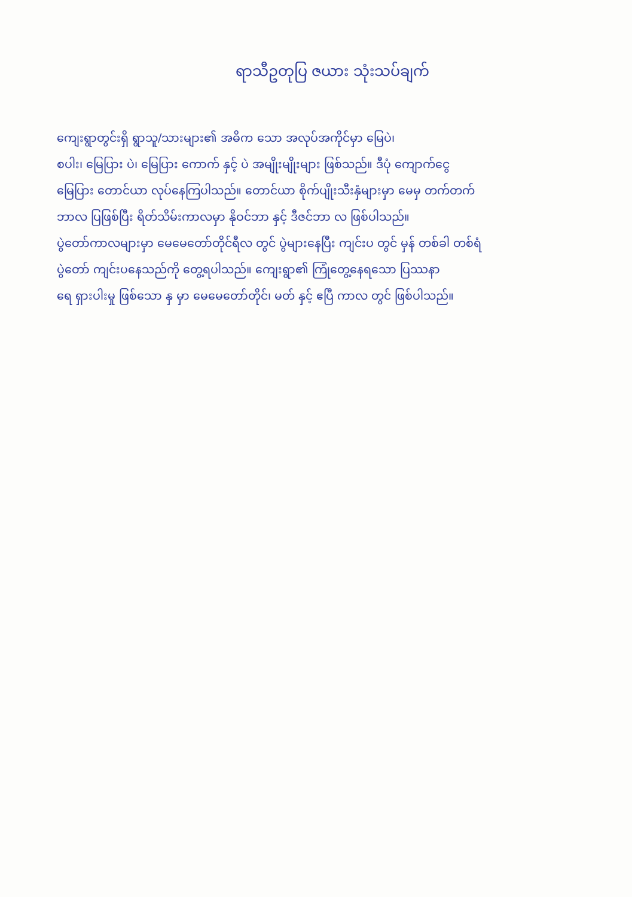ရာသီဥတုပြ ဇယား သုံးသပ်ချက်
ကျေးရွာတွင်းရှိ ရွာသူ/သားများ၏ အဓိက သော အလုပ်အကိုင်မှာ မြေပဲ၊
စပါး၊ မြေပြား ပဲ၊ မြေပြား ကောက် နှင့် ပဲ အမျိုးမျိုးများ ဖြစ်သည်။ ဒီပုံ ကျောက်ငွေ
မြေပြား တောင်ယာ လုပ်နေကြပါသည်။ တောင်ယာ စိုက်ပျိုးသီးနှံများမှာ မေမှ တက်တက်
ဘာလ ပြဖြစ်ပြီး ရိတ်သိမ်းကာလမှာ နိုဝင်ဘာ နှင့် ဒီဇင်ဘာ လ ဖြစ်ပါသည်။
ပွဲတော်ကာလများမှာ မေမေတော်တိုင်ရီလ တွင် ပွဲများနေပြီး ကျင်းပ တွင် မှန် တစ်ခါ တစ်ရံ
ပွဲတော် ကျင်းပနေသည်ကို တွေ့ရပါသည်။ ကျေးရွာ၏ ကြုံတွေ့နေရသော ပြဿနာ
ရေ ရှားပါးမှု ဖြစ်သော နှ မှာ မေမေတော်တိုင်၊ မတ် နှင့် ဧပြီ ကာလ တွင် ဖြစ်ပါသည်။